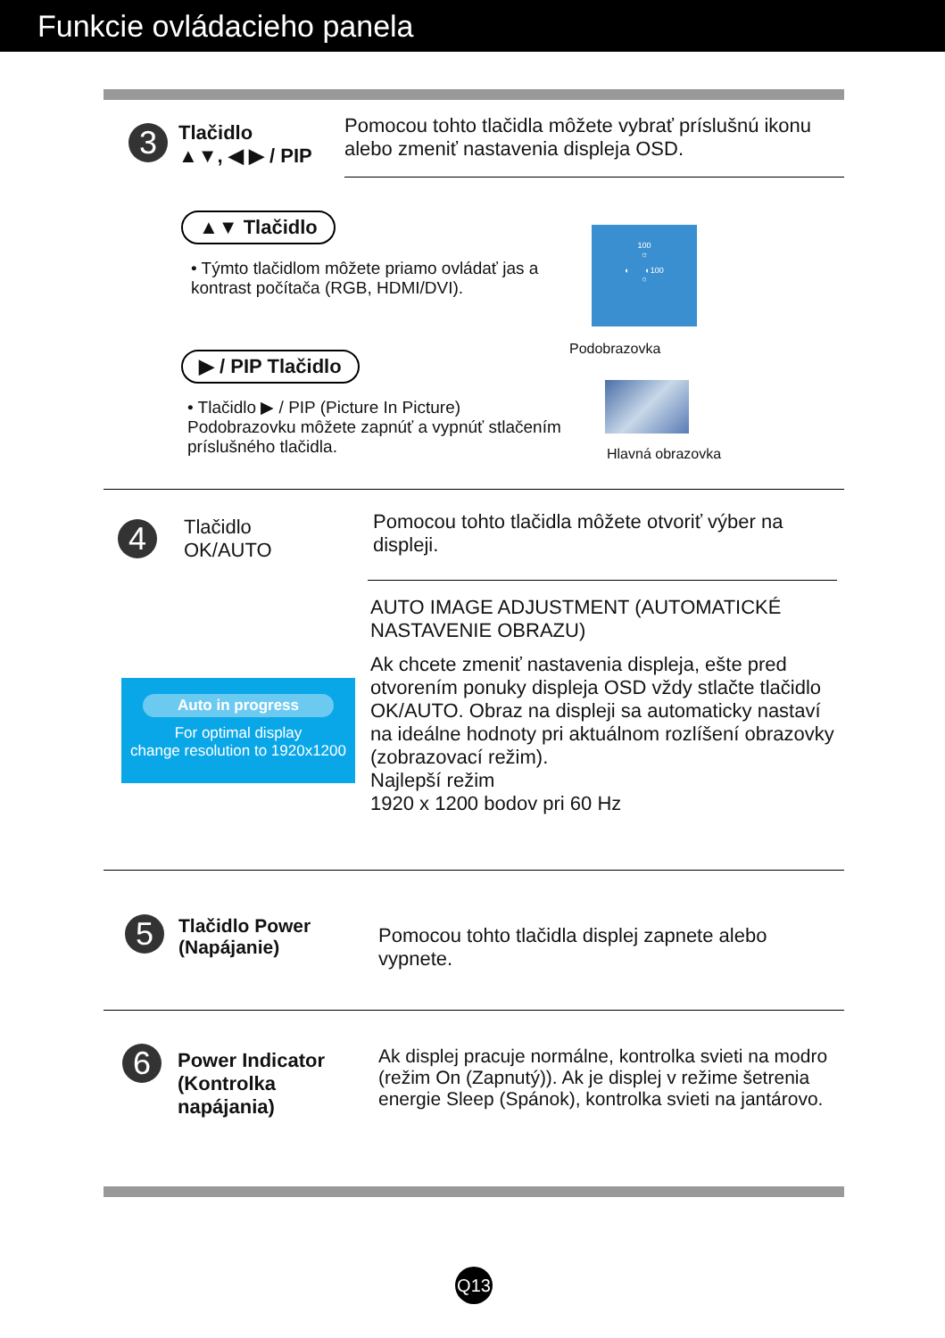Funkcie ovládacieho panela
3
Tlačidlo
▲▼, ◀ ▶ / PIP
Pomocou tohto tlačidla môžete vybrať príslušnú ikonu alebo zmeniť nastavenia displeja OSD.
▲▼ Tlačidlo
• Týmto tlačidlom môžete priamo ovládať jas a kontrast počítača (RGB, HDMI/DVI).
100
☼
◐ ◐100
○
Podobrazovka
▶ / PIP Tlačidlo
• Tlačidlo ▶ / PIP (Picture In Picture) Podobrazovku môžete zapnúť a vypnúť stlačením príslušného tlačidla.
Hlavná obrazovka
4
Tlačidlo
OK/AUTO
Pomocou tohto tlačidla môžete otvoriť výber na displeji.
AUTO IMAGE ADJUSTMENT (AUTOMATICKÉ NASTAVENIE OBRAZU)
Ak chcete zmeniť nastavenia displeja, ešte pred otvorením ponuky displeja OSD vždy stlačte tlačidlo OK/AUTO. Obraz na displeji sa automaticky nastaví na ideálne hodnoty pri aktuálnom rozlíšení obrazovky (zobrazovací režim).
Najlepší režim
1920 x 1200 bodov pri 60 Hz
Auto in progress
For optimal display
change resolution to 1920x1200
5
Tlačidlo Power
(Napájanie)
Pomocou tohto tlačidla displej zapnete alebo vypnete.
6
Power Indicator
(Kontrolka
napájania)
Ak displej pracuje normálne, kontrolka svieti na modro (režim On (Zapnutý)). Ak je displej v režime šetrenia energie Sleep (Spánok), kontrolka svieti na jantárovo.
Q13